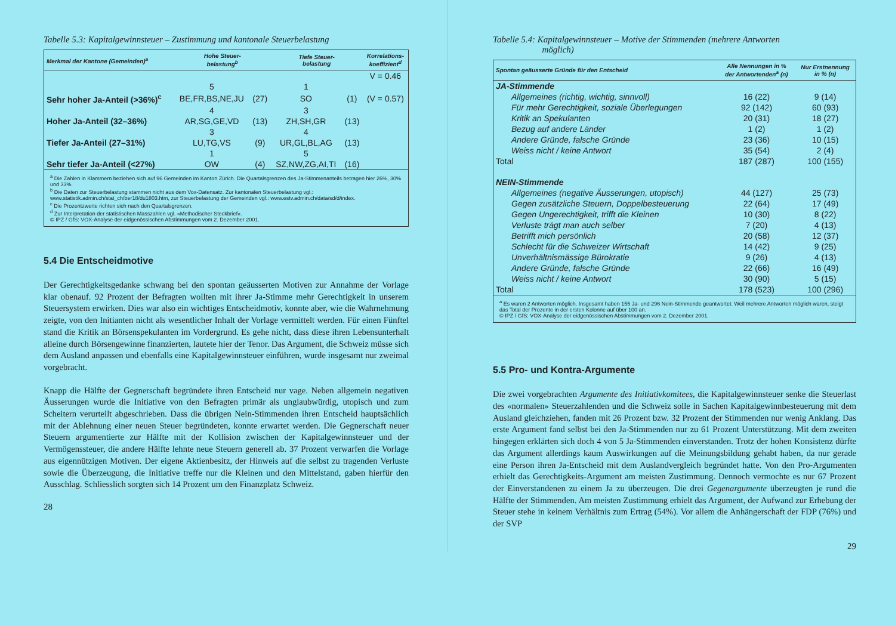Tabelle 5.3: Kapitalgewinnsteuer – Zustimmung und kantonale Steuerbelastung
| Merkmal der Kantone (Gemeinden)<sup>a</sup> | Hohe Steuer- belastung<sup>b</sup> | | Tiefe Steuer- belastung | | Korrelations- koeffizient<sup>d</sup> |
| --- | --- | --- | --- | --- | --- |
| | | | | | V = 0.46 |
| | 5 | | 1 | | |
| Sehr hoher Ja-Anteil (>36%)<sup>c</sup> | BE,FR,BS,NE,JU | (27) | SO | (1) | (V = 0.57) |
| | 4 | | 3 | | |
| Hoher Ja-Anteil (32–36%) | AR,SG,GE,VD | (13) | ZH,SH,GR | (13) | |
| | 3 | | 4 | | |
| Tiefer Ja-Anteil (27–31%) | LU,TG,VS | (9) | UR,GL,BL,AG | (13) | |
| | 1 | | 5 | | |
| Sehr tiefer Ja-Anteil (<27%) | OW | (4) | SZ,NW,ZG,AI,TI | (16) | |
<sup>a</sup> Die Zahlen in Klammern beziehen sich auf 96 Gemeinden im Kanton Zürich. Die Quartalsgrenzen des Ja-Stimmenanteils betragen hier 26%, 30% und 33%.
<sup>b</sup> Die Daten zur Steuerbelastung stammen nicht aus dem Vox-Datensatz. Zur kantonalen Steuerbelastung vgl.: www.statistik.admin.ch/stat_ch/ber18/du1803.htm, zur Steuerbelastung der Gemeinden vgl.: www.estv.admin.ch/data/sd/d/index.
<sup>c</sup> Die Prozentzwerte richten sich nach den Quartalsgrenzen.
<sup>d</sup> Zur Interpretation der statistischen Masszahlen vgl. «Methodischer Steckbrief».
© IPZ / GfS: VOX-Analyse der eidgenössischen Abstimmungen vom 2. Dezember 2001.
5.4 Die Entscheidmotive
Der Gerechtigkeitsgedanke schwang bei den spontan geäusserten Motiven zur Annahme der Vorlage klar obenauf. 92 Prozent der Befragten wollten mit ihrer Ja-Stimme mehr Gerechtigkeit in unserem Steuersystem erwirken. Dies war also ein wichtiges Entscheidmotiv, konnte aber, wie die Wahrnehmung zeigte, von den Initianten nicht als wesentlicher Inhalt der Vorlage vermittelt werden. Für einen Fünftel stand die Kritik an Börsenspekulanten im Vordergrund. Es gehe nicht, dass diese ihren Lebensunterhalt alleine durch Börsengewinne finanzierten, lautete hier der Tenor. Das Argument, die Schweiz müsse sich dem Ausland anpassen und ebenfalls eine Kapitalgewinnsteuer einführen, wurde insgesamt nur zweimal vorgebracht.
Knapp die Hälfte der Gegnerschaft begründete ihren Entscheid nur vage. Neben allgemein negativen Äusserungen wurde die Initiative von den Befragten primär als unglaubwürdig, utopisch und zum Scheitern verurteilt abgeschrieben. Dass die übrigen Nein-Stimmenden ihren Entscheid hauptsächlich mit der Ablehnung einer neuen Steuer begründeten, konnte erwartet werden. Die Gegnerschaft neuer Steuern argumentierte zur Hälfte mit der Kollision zwischen der Kapitalgewinnsteuer und der Vermögenssteuer, die andere Hälfte lehnte neue Steuern generell ab. 37 Prozent verwarfen die Vorlage aus eigennützigen Motiven. Der eigene Aktienbesitz, der Hinweis auf die selbst zu tragenden Verluste sowie die Überzeugung, die Initiative treffe nur die Kleinen und den Mittelstand, gaben hierfür den Ausschlag. Schliesslich sorgten sich 14 Prozent um den Finanzplatz Schweiz.
28
Tabelle 5.4: Kapitalgewinnsteuer – Motive der Stimmenden (mehrere Antworten
möglich)
| Spontan geäusserte Gründe für den Entscheid | Alle Nennungen in % der Antwortenden<sup>a</sup> (n) | Nur Erstnennung in % (n) |
| --- | --- | --- |
| JA-Stimmende | | |
| Allgemeines (richtig, wichtig, sinnvoll) | 16 (22) | 9 (14) |
| Für mehr Gerechtigkeit, soziale Überlegungen | 92 (142) | 60 (93) |
| Kritik an Spekulanten | 20 (31) | 18 (27) |
| Bezug auf andere Länder | 1 (2) | 1 (2) |
| Andere Gründe, falsche Gründe | 23 (36) | 10 (15) |
| Weiss nicht / keine Antwort | 35 (54) | 2 (4) |
| Total | 187 (287) | 100 (155) |
| NEIN-Stimmende | | |
| Allgemeines (negative Äusserungen, utopisch) | 44 (127) | 25 (73) |
| Gegen zusätzliche Steuern, Doppelbesteuerung | 22 (64) | 17 (49) |
| Gegen Ungerechtigkeit, trifft die Kleinen | 10 (30) | 8 (22) |
| Verluste trägt man auch selber | 7 (20) | 4 (13) |
| Betrifft mich persönlich | 20 (58) | 12 (37) |
| Schlecht für die Schweizer Wirtschaft | 14 (42) | 9 (25) |
| Unverhältnismässige Bürokratie | 9 (26) | 4 (13) |
| Andere Gründe, falsche Gründe | 22 (66) | 16 (49) |
| Weiss nicht / keine Antwort | 30 (90) | 5 (15) |
| Total | 178 (523) | 100 (296) |
<sup>a</sup> Es waren 2 Antworten möglich. Insgesamt haben 155 Ja- und 296 Nein-Stimmende geantwortet. Weil mehrere Antworten möglich waren, steigt das Total der Prozente in der ersten Kolonne auf über 100 an.
© IPZ / GfS: VOX-Analyse der eidgenössischen Abstimmungen vom 2. Dezember 2001.
5.5 Pro- und Kontra-Argumente
Die zwei vorgebrachten Argumente des Initiativkomitees, die Kapitalgewinnsteuer senke die Steuerlast des «normalen» Steuerzahlenden und die Schweiz solle in Sachen Kapitalgewinnbesteuerung mit dem Ausland gleichziehen, fanden mit 26 Prozent bzw. 32 Prozent der Stimmenden nur wenig Anklang. Das erste Argument fand selbst bei den Ja-Stimmenden nur zu 61 Prozent Unterstützung. Mit dem zweiten hingegen erklärten sich doch 4 von 5 Ja-Stimmenden einverstanden. Trotz der hohen Konsistenz dürfte das Argument allerdings kaum Auswirkungen auf die Meinungsbildung gehabt haben, da nur gerade eine Person ihren Ja-Entscheid mit dem Auslandvergleich begründet hatte. Von den Pro-Argumenten erhielt das Gerechtigkeits-Argument am meisten Zustimmung. Dennoch vermochte es nur 67 Prozent der Einverstandenen zu einem Ja zu überzeugen. Die drei Gegenargumente überzeugten je rund die Hälfte der Stimmenden. Am meisten Zustimmung erhielt das Argument, der Aufwand zur Erhebung der Steuer stehe in keinem Verhältnis zum Ertrag (54%). Vor allem die Anhängerschaft der FDP (76%) und der SVP
29